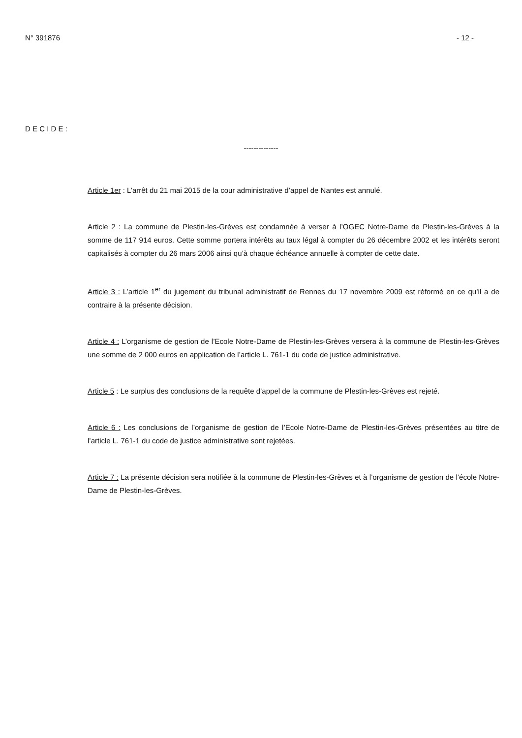N° 391876 - 12 -
D E C I D E :
--------------
Article 1er : L’arrêt du 21 mai 2015 de la cour administrative d’appel de Nantes est annulé.
Article 2 : La commune de Plestin-les-Grèves est condamnée à verser à l’OGEC Notre-Dame de Plestin-les-Grèves à la somme de 117 914 euros. Cette somme portera intérêts au taux légal à compter du 26 décembre 2002 et les intérêts seront capitalisés à compter du 26 mars 2006 ainsi qu’à chaque échéance annuelle à compter de cette date.
Article 3 : L’article 1<sup>er</sup> du jugement du tribunal administratif de Rennes du 17 novembre 2009 est réformé en ce qu’il a de contraire à la présente décision.
Article 4 : L’organisme de gestion de l’Ecole Notre-Dame de Plestin-les-Grèves versera à la commune de Plestin-les-Grèves une somme de 2 000 euros en application de l’article L. 761-1 du code de justice administrative.
Article 5 : Le surplus des conclusions de la requête d’appel de la commune de Plestin-les-Grèves est rejeté.
Article 6 : Les conclusions de l’organisme de gestion de l’Ecole Notre-Dame de Plestin-les-Grèves présentées au titre de l’article L. 761-1 du code de justice administrative sont rejetées.
Article 7 : La présente décision sera notifiée à la commune de Plestin-les-Grèves et à l’organisme de gestion de l’école Notre-Dame de Plestin-les-Grèves.